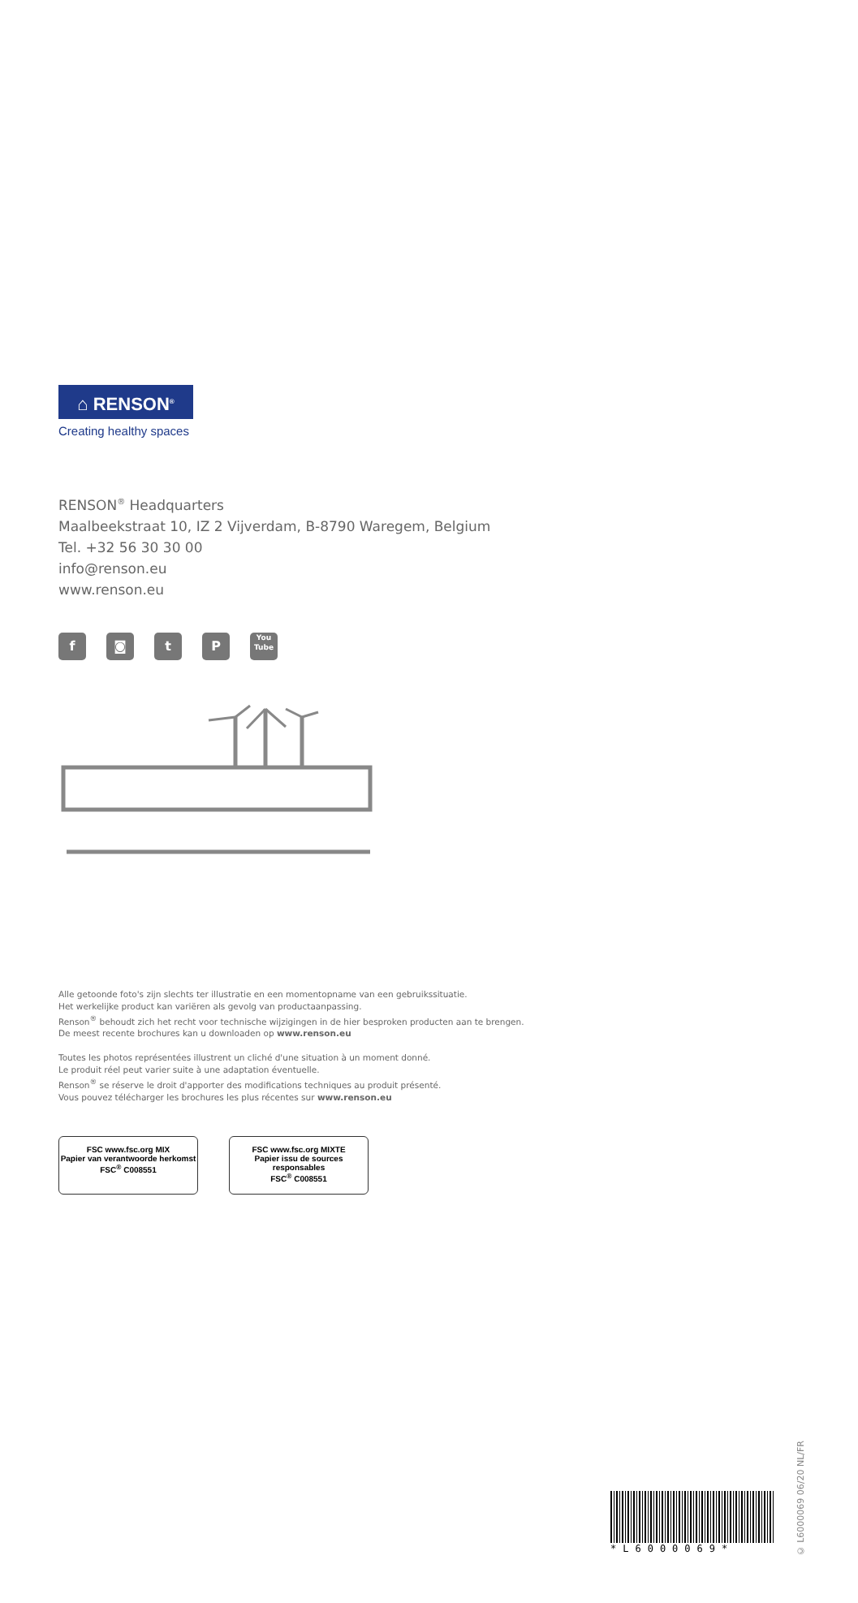⌂ RENSON<sup>®</sup>
Creating healthy spaces
RENSON<sup>®</sup> Headquarters
Maalbeekstraat 10, IZ 2 Vijverdam, B-8790 Waregem, Belgium
Tel. +32 56 30 30 00
info@renson.eu
www.renson.eu
f ◙ t P
You
Tube
Alle getoonde foto's zijn slechts ter illustratie en een momentopname van een gebruikssituatie.
Het werkelijke product kan variëren als gevolg van productaanpassing.
Renson<sup>®</sup> behoudt zich het recht voor technische wijzigingen in de hier besproken producten aan te brengen.
De meest recente brochures kan u downloaden op www.renson.eu
Toutes les photos représentées illustrent un cliché d'une situation à un moment donné.
Le produit réel peut varier suite à une adaptation éventuelle.
Renson<sup>®</sup> se réserve le droit d'apporter des modifications techniques au produit présenté.
Vous pouvez télécharger les brochures les plus récentes sur www.renson.eu
FSC www.fsc.org MIX
Papier van verantwoorde herkomst
FSC<sup>®</sup> C008551
FSC www.fsc.org MIXTE
Papier issu de sources responsables
FSC<sup>®</sup> C008551
*L6000069*
© L6000069 06/20 NL/FR